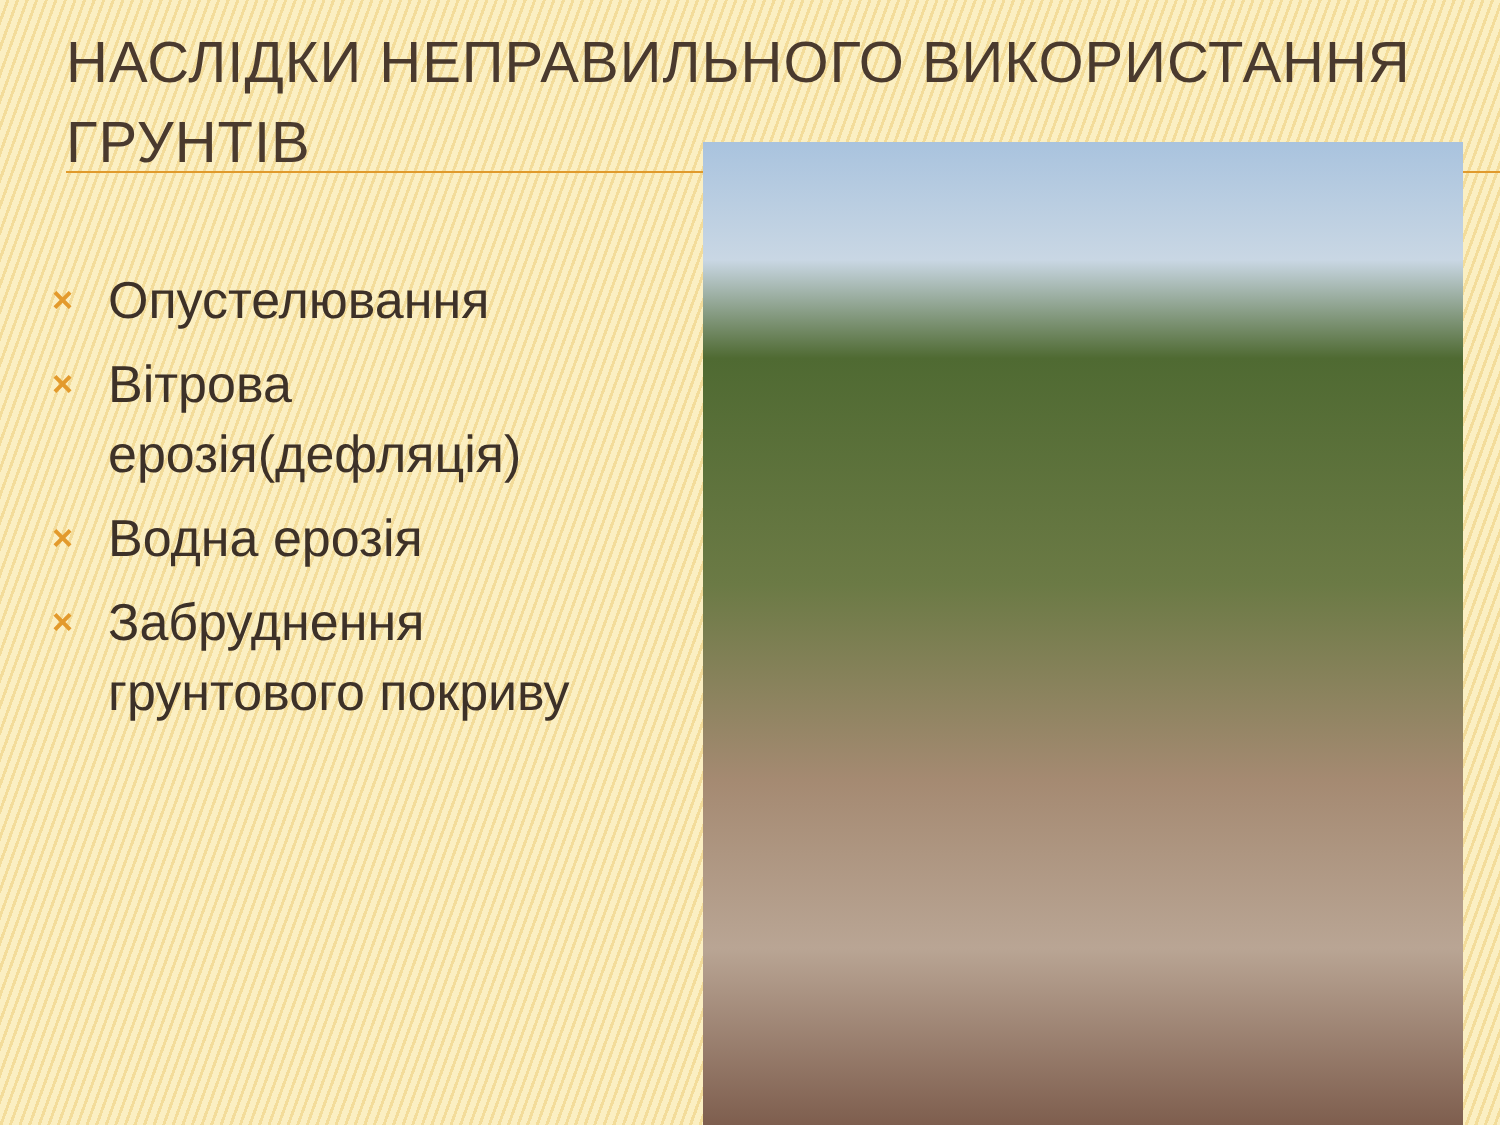НАСЛІДКИ НЕПРАВИЛЬНОГО ВИКОРИСТАННЯ ГРУНТІВ
× Опустелювання
× Вітрова ерозія(дефляція)
× Водна ерозія
× Забруднення грунтового покриву